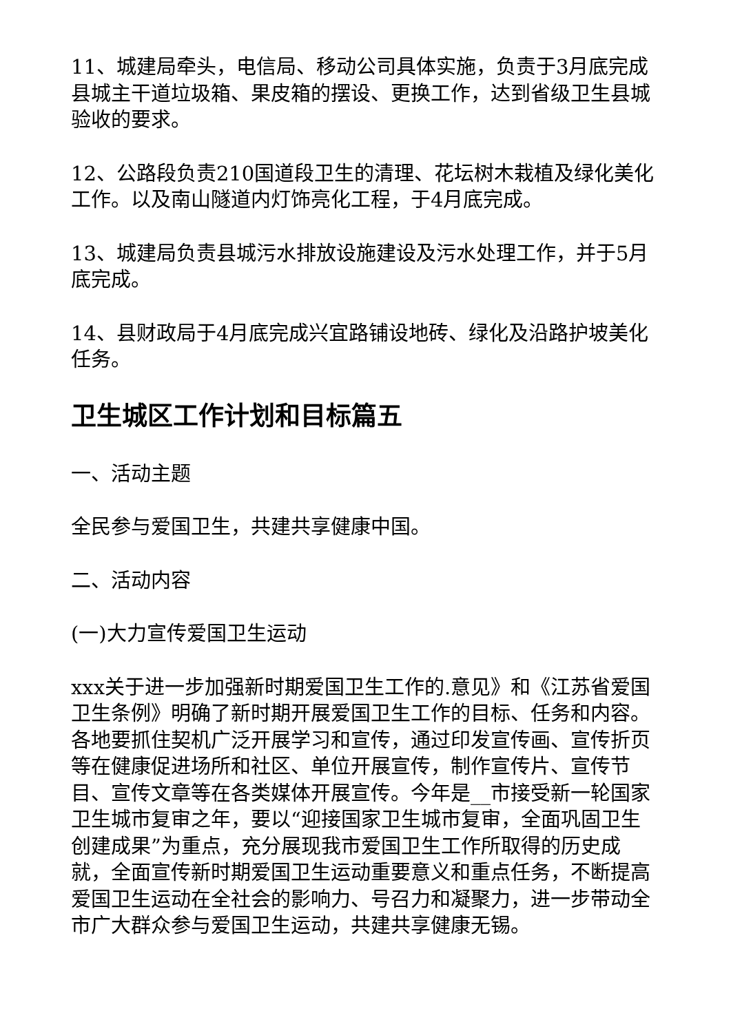11、城建局牵头，电信局、移动公司具体实施，负责于3月底完成县城主干道垃圾箱、果皮箱的摆设、更换工作，达到省级卫生县城验收的要求。
12、公路段负责210国道段卫生的清理、花坛树木栽植及绿化美化工作。以及南山隧道内灯饰亮化工程，于4月底完成。
13、城建局负责县城污水排放设施建设及污水处理工作，并于5月底完成。
14、县财政局于4月底完成兴宜路铺设地砖、绿化及沿路护坡美化任务。
卫生城区工作计划和目标篇五
一、活动主题
全民参与爱国卫生，共建共享健康中国。
二、活动内容
(一)大力宣传爱国卫生运动
xxx关于进一步加强新时期爱国卫生工作的.意见》和《江苏省爱国卫生条例》明确了新时期开展爱国卫生工作的目标、任务和内容。各地要抓住契机广泛开展学习和宣传，通过印发宣传画、宣传折页等在健康促进场所和社区、单位开展宣传，制作宣传片、宣传节目、宣传文章等在各类媒体开展宣传。今年是__市接受新一轮国家卫生城市复审之年，要以“迎接国家卫生城市复审，全面巩固卫生创建成果”为重点，充分展现我市爱国卫生工作所取得的历史成就，全面宣传新时期爱国卫生运动重要意义和重点任务，不断提高爱国卫生运动在全社会的影响力、号召力和凝聚力，进一步带动全市广大群众参与爱国卫生运动，共建共享健康无锡。